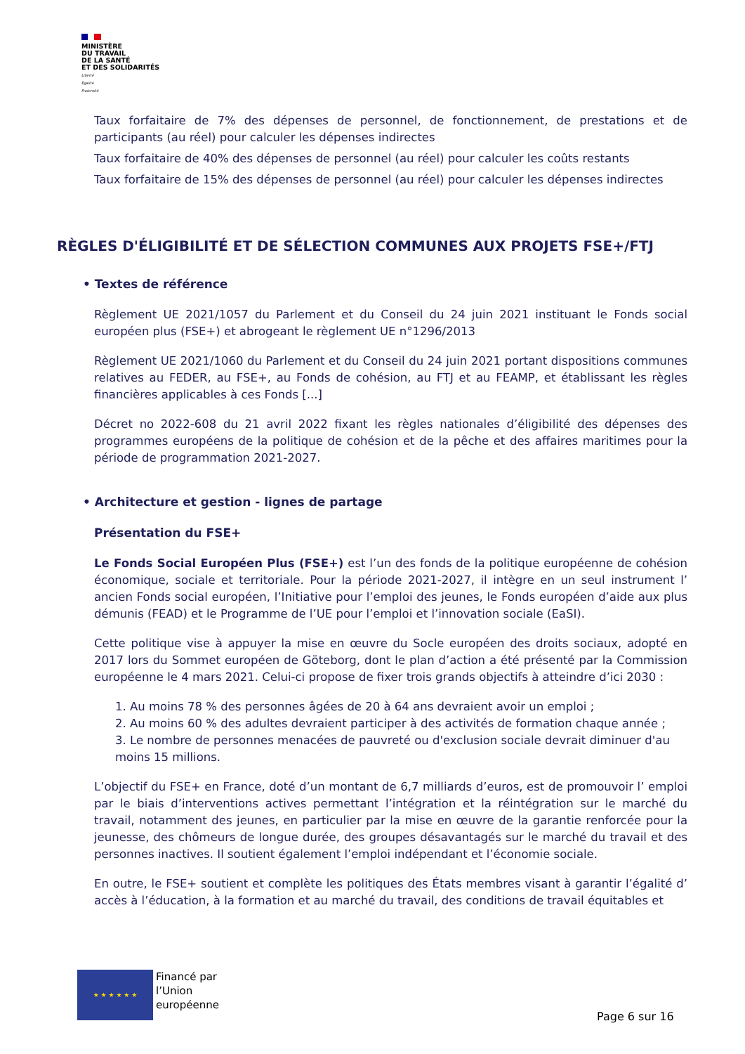MINISTÈRE
DU TRAVAIL
DE LA SANTÉ
ET DES SOLIDARITÉS
Liberté
Égalité
Fraternité
Taux forfaitaire de 7% des dépenses de personnel, de fonctionnement, de prestations et de participants (au réel) pour calculer les dépenses indirectes
Taux forfaitaire de 40% des dépenses de personnel (au réel) pour calculer les coûts restants
Taux forfaitaire de 15% des dépenses de personnel (au réel) pour calculer les dépenses indirectes
RÈGLES D'ÉLIGIBILITÉ ET DE SÉLECTION COMMUNES AUX PROJETS FSE+/FTJ
• Textes de référence
Règlement UE 2021/1057 du Parlement et du Conseil du 24 juin 2021 instituant le Fonds social européen plus (FSE+) et abrogeant le règlement UE n°1296/2013
Règlement UE 2021/1060 du Parlement et du Conseil du 24 juin 2021 portant dispositions communes relatives au FEDER, au FSE+, au Fonds de cohésion, au FTJ et au FEAMP, et établissant les règles financières applicables à ces Fonds [...]
Décret no 2022-608 du 21 avril 2022 fixant les règles nationales d’éligibilité des dépenses des programmes européens de la politique de cohésion et de la pêche et des affaires maritimes pour la période de programmation 2021-2027.
• Architecture et gestion - lignes de partage
Présentation du FSE+
Le Fonds Social Européen Plus (FSE+) est l’un des fonds de la politique européenne de cohésion économique, sociale et territoriale. Pour la période 2021-2027, il intègre en un seul instrument l’ ancien Fonds social européen, l’Initiative pour l’emploi des jeunes, le Fonds européen d’aide aux plus démunis (FEAD) et le Programme de l’UE pour l’emploi et l’innovation sociale (EaSI).
Cette politique vise à appuyer la mise en œuvre du Socle européen des droits sociaux, adopté en 2017 lors du Sommet européen de Göteborg, dont le plan d’action a été présenté par la Commission européenne le 4 mars 2021. Celui-ci propose de fixer trois grands objectifs à atteindre d’ici 2030 :
1. Au moins 78 % des personnes âgées de 20 à 64 ans devraient avoir un emploi ;
2. Au moins 60 % des adultes devraient participer à des activités de formation chaque année ;
3. Le nombre de personnes menacées de pauvreté ou d'exclusion sociale devrait diminuer d'au moins 15 millions.
L’objectif du FSE+ en France, doté d’un montant de 6,7 milliards d’euros, est de promouvoir l’ emploi par le biais d’interventions actives permettant l’intégration et la réintégration sur le marché du travail, notamment des jeunes, en particulier par la mise en œuvre de la garantie renforcée pour la jeunesse, des chômeurs de longue durée, des groupes désavantagés sur le marché du travail et des personnes inactives. Il soutient également l’emploi indépendant et l’économie sociale.
En outre, le FSE+ soutient et complète les politiques des États membres visant à garantir l’égalité d’ accès à l’éducation, à la formation et au marché du travail, des conditions de travail équitables et
★ ★ ★ ★ ★ ★
Financé par
l’Union
européenne
Page 6 sur 16